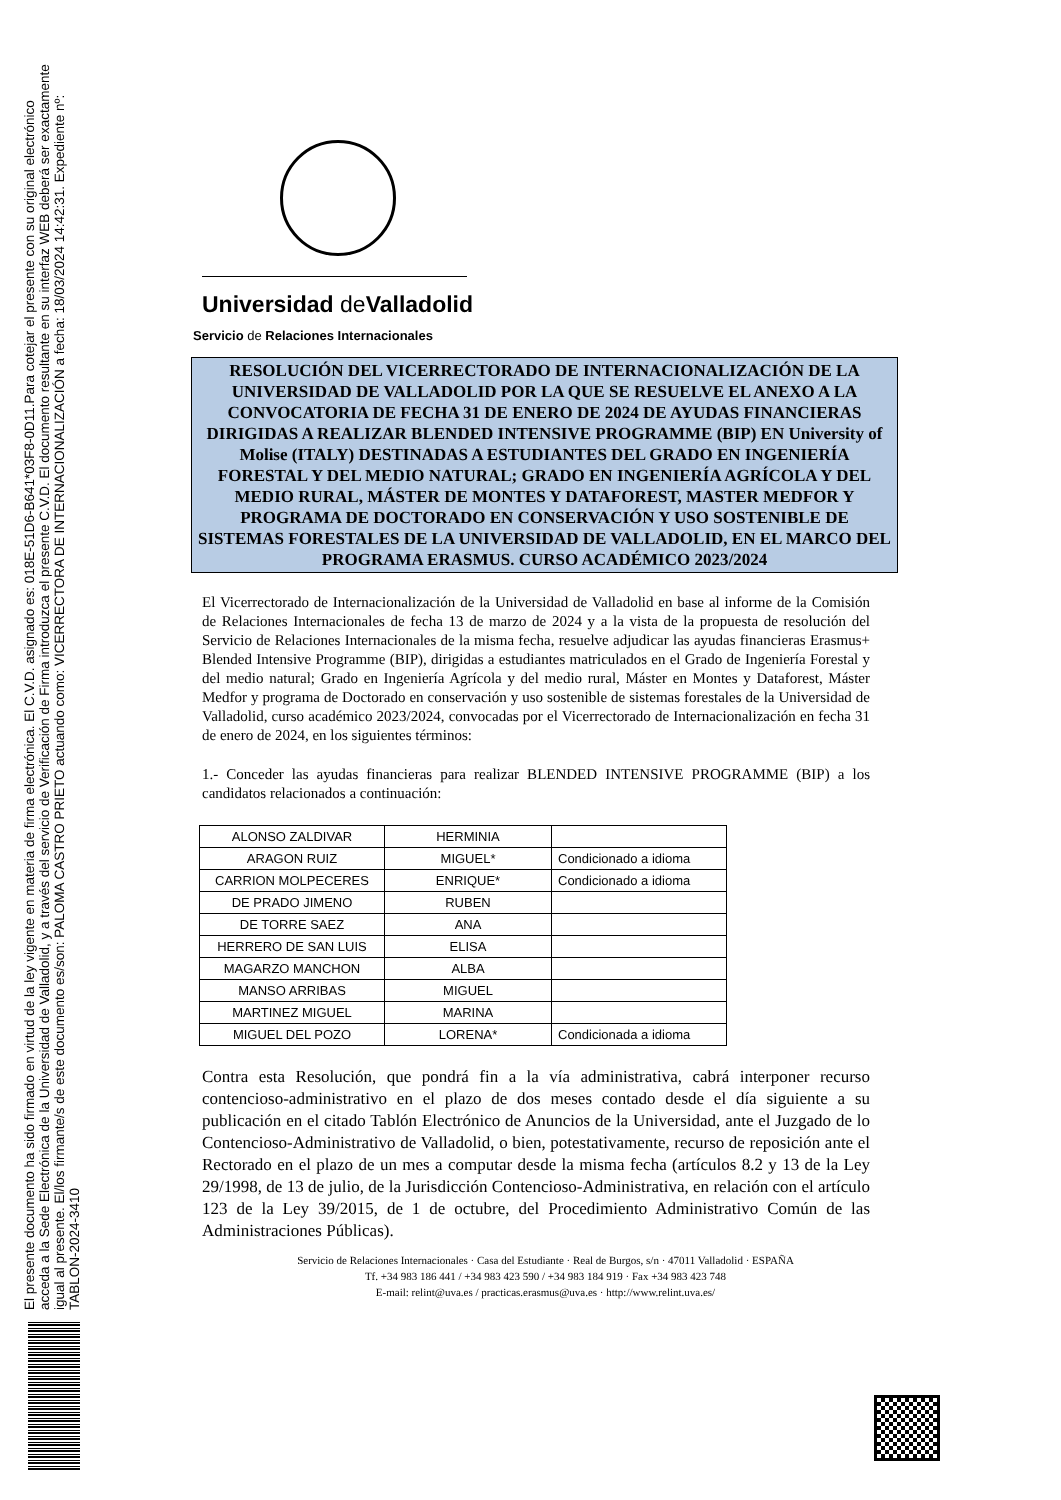El presente documento ha sido firmado en virtud de la ley vigente en materia de firma electrónica. El C.V.D. asignado es: 018E-51D6-B641*03F8-0D11.Para cotejar el presente con su original electrónico acceda a la Sede Electrónica de la Universidad de Valladolid, y a través del servicio de Verificación de Firma introduzca el presente C.V.D. El documento resultante en su interfaz WEB deberá ser exactamente igual al presente. El/los firmante/s de este documento es/son: PALOMA CASTRO PRIETO actuando como: VICERRECTORA DE INTERNACIONALIZACIÓN a fecha: 18/03/2024 14:42:31. Expediente nº: TABLON-2024-3410
Universidad de Valladolid
Servicio de Relaciones Internacionales
RESOLUCIÓN DEL VICERRECTORADO DE INTERNACIONALIZACIÓN DE LA UNIVERSIDAD DE VALLADOLID POR LA QUE SE RESUELVE EL ANEXO A LA CONVOCATORIA DE FECHA 31 DE ENERO DE 2024 DE AYUDAS FINANCIERAS DIRIGIDAS A REALIZAR BLENDED INTENSIVE PROGRAMME (BIP) EN University of Molise (ITALY) DESTINADAS A ESTUDIANTES DEL GRADO EN INGENIERÍA FORESTAL Y DEL MEDIO NATURAL; GRADO EN INGENIERÍA AGRÍCOLA Y DEL MEDIO RURAL, MÁSTER DE MONTES Y DATAFOREST, MASTER MEDFOR Y PROGRAMA DE DOCTORADO EN CONSERVACIÓN Y USO SOSTENIBLE DE SISTEMAS FORESTALES DE LA UNIVERSIDAD DE VALLADOLID, EN EL MARCO DEL PROGRAMA ERASMUS. CURSO ACADÉMICO 2023/2024
El Vicerrectorado de Internacionalización de la Universidad de Valladolid en base al informe de la Comisión de Relaciones Internacionales de fecha 13 de marzo de 2024 y a la vista de la propuesta de resolución del Servicio de Relaciones Internacionales de la misma fecha, resuelve adjudicar las ayudas financieras Erasmus+ Blended Intensive Programme (BIP), dirigidas a estudiantes matriculados en el Grado de Ingeniería Forestal y del medio natural; Grado en Ingeniería Agrícola y del medio rural, Máster en Montes y Dataforest, Máster Medfor y programa de Doctorado en conservación y uso sostenible de sistemas forestales de la Universidad de Valladolid, curso académico 2023/2024, convocadas por el Vicerrectorado de Internacionalización en fecha 31 de enero de 2024, en los siguientes términos:
1.- Conceder las ayudas financieras para realizar BLENDED INTENSIVE PROGRAMME (BIP) a los candidatos relacionados a continuación:
| ALONSO ZALDIVAR | HERMINIA | |
| ARAGON RUIZ | MIGUEL* | Condicionado a idioma |
| CARRION MOLPECERES | ENRIQUE* | Condicionado a idioma |
| DE PRADO JIMENO | RUBEN | |
| DE TORRE SAEZ | ANA | |
| HERRERO DE SAN LUIS | ELISA | |
| MAGARZO MANCHON | ALBA | |
| MANSO ARRIBAS | MIGUEL | |
| MARTINEZ MIGUEL | MARINA | |
| MIGUEL DEL POZO | LORENA* | Condicionada a idioma |
Contra esta Resolución, que pondrá fin a la vía administrativa, cabrá interponer recurso contencioso-administrativo en el plazo de dos meses contado desde el día siguiente a su publicación en el citado Tablón Electrónico de Anuncios de la Universidad, ante el Juzgado de lo Contencioso-Administrativo de Valladolid, o bien, potestativamente, recurso de reposición ante el Rectorado en el plazo de un mes a computar desde la misma fecha (artículos 8.2 y 13 de la Ley 29/1998, de 13 de julio, de la Jurisdicción Contencioso-Administrativa, en relación con el artículo 123 de la Ley 39/2015, de 1 de octubre, del Procedimiento Administrativo Común de las Administraciones Públicas).
Servicio de Relaciones Internacionales · Casa del Estudiante · Real de Burgos, s/n · 47011 Valladolid · ESPAÑA
Tf. +34 983 186 441 / +34 983 423 590 / +34 983 184 919 · Fax +34 983 423 748
E-mail: relint@uva.es / practicas.erasmus@uva.es · http://www.relint.uva.es/